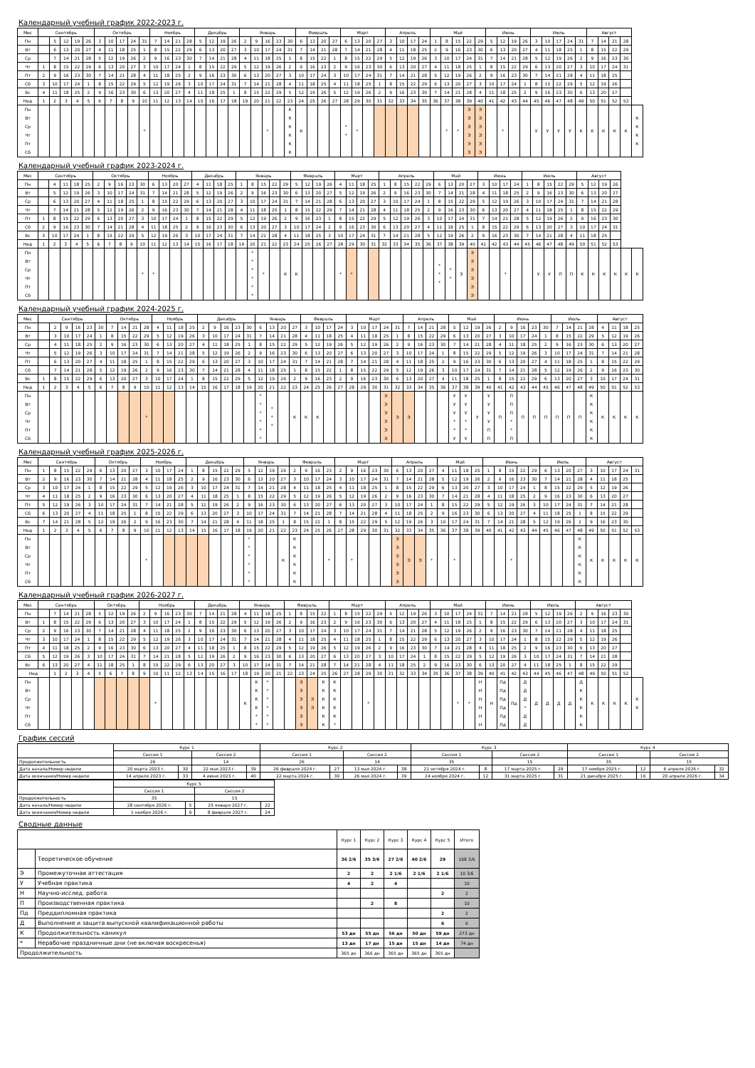Календарный учебный график 2022-2023 г.
| Мес | Сентябрь | | | | | Октябрь | | | | | Ноябрь | | | | Декабрь | | | | Январь | | | | | Февраль | | | | Март | | | | Апрель | | | | Май | | | | | Июнь | | | | Июль | | | | | Август | | | | |
| Пн | | 5 | 12 | 19 | 26 | 3 | 10 | 17 | 24 | 31 | 7 | 14 | 21 | 28 | 5 | 12 | 19 | 26 | 2 | 9 | 16 | 23 | 30 | 6 | 13 | 20 | 27 | 6 | 13 | 20 | 27 | 3 | 10 | 17 | 24 | 1 | 8 | 15 | 22 | 29 | 5 | 12 | 19 | 26 | 3 | 10 | 17 | 24 | 31 | 7 | 14 | 21 | 28 | |
| Вт | | 6 | 13 | 20 | 27 | 4 | 11 | 18 | 25 | 1 | 8 | 15 | 22 | 29 | 6 | 13 | 20 | 27 | 3 | 10 | 17 | 24 | 31 | 7 | 14 | 21 | 28 | 7 | 14 | 21 | 28 | 4 | 11 | 18 | 25 | 2 | 9 | 16 | 23 | 30 | 6 | 13 | 20 | 27 | 4 | 11 | 18 | 25 | 1 | 8 | 15 | 22 | 29 | |
| Ср | | 7 | 14 | 21 | 28 | 5 | 12 | 19 | 26 | 2 | 9 | 16 | 23 | 30 | 7 | 14 | 21 | 28 | 4 | 11 | 18 | 25 | 1 | 8 | 15 | 22 | 1 | 8 | 15 | 22 | 29 | 5 | 12 | 19 | 26 | 3 | 10 | 17 | 24 | 31 | 7 | 14 | 21 | 28 | 5 | 12 | 19 | 26 | 2 | 9 | 16 | 23 | 30 | |
| Чт | 1 | 8 | 15 | 22 | 29 | 6 | 13 | 20 | 27 | 3 | 10 | 17 | 24 | 1 | 8 | 15 | 22 | 29 | 5 | 12 | 19 | 26 | 2 | 9 | 16 | 23 | 2 | 9 | 16 | 23 | 30 | 6 | 13 | 20 | 27 | 4 | 11 | 18 | 25 | 1 | 8 | 15 | 22 | 29 | 6 | 13 | 20 | 27 | 3 | 10 | 17 | 24 | 31 | |
| Пт | 2 | 9 | 16 | 23 | 30 | 7 | 14 | 21 | 28 | 4 | 11 | 18 | 25 | 2 | 9 | 16 | 23 | 30 | 6 | 13 | 20 | 27 | 3 | 10 | 17 | 24 | 3 | 10 | 17 | 24 | 31 | 7 | 14 | 21 | 28 | 5 | 12 | 19 | 26 | 2 | 9 | 16 | 23 | 30 | 7 | 14 | 21 | 28 | 4 | 11 | 18 | 25 | | |
| Сб | 3 | 10 | 17 | 24 | 1 | 8 | 15 | 22 | 29 | 5 | 12 | 19 | 26 | 3 | 10 | 17 | 24 | 31 | 7 | 14 | 21 | 28 | 4 | 11 | 18 | 25 | 4 | 11 | 18 | 25 | 1 | 8 | 15 | 22 | 29 | 6 | 13 | 20 | 27 | 3 | 10 | 17 | 24 | 1 | 8 | 15 | 22 | 29 | 5 | 12 | 19 | 26 | | |
| Вс | 4 | 11 | 18 | 25 | 2 | 9 | 16 | 23 | 30 | 6 | 13 | 20 | 27 | 4 | 11 | 18 | 25 | 1 | 8 | 15 | 22 | 29 | 5 | 12 | 19 | 26 | 5 | 12 | 19 | 26 | 2 | 9 | 16 | 23 | 30 | 7 | 14 | 21 | 28 | 4 | 11 | 18 | 25 | 2 | 9 | 16 | 23 | 30 | 6 | 13 | 20 | 27 | | |
| Нед | 1 | 2 | 3 | 4 | 5 | 6 | 7 | 8 | 9 | 10 | 11 | 12 | 13 | 14 | 15 | 16 | 17 | 18 | 19 | 20 | 21 | 22 | 23 | 24 | 25 | 26 | 27 | 28 | 29 | 30 | 31 | 32 | 33 | 34 | 35 | 36 | 37 | 38 | 39 | 40 | 41 | 42 | 43 | 44 | 45 | 46 | 47 | 48 | 49 | 50 | 51 | 52 | 53 | |
| Пн Вт Ср Чт Пт Сб | | | | | | | | | | * | | | | | | | | | | | * | | К К К К К К | К | | | | * * | * | | | | | | | | * | * | Э Э Э Э Э Э | Э Э Э Э Э Э | | * | | | У | У | У | У | К | К | К | К | К | К К К К |
Календарный учебный график 2023-2024 г.
| Мес | Сентябрь | | | | | Октябрь | | | | | Ноябрь | | | | Декабрь | | | | Январь | | | | | Февраль | | | | Март | | | | Апрель | | | | | Май | | | | Июнь | | | | Июль | | | | | Август | | | | | |
| Пн | | 4 | 11 | 18 | 25 | 2 | 9 | 16 | 23 | 30 | 6 | 13 | 20 | 27 | 4 | 11 | 18 | 25 | 1 | 8 | 15 | 22 | 29 | 5 | 12 | 19 | 26 | 4 | 11 | 18 | 25 | 1 | 8 | 15 | 22 | 29 | 6 | 13 | 20 | 27 | 3 | 10 | 17 | 24 | 1 | 8 | 15 | 22 | 29 | 5 | 12 | 19 | 26 | | |
| Вт | | 5 | 12 | 19 | 26 | 3 | 10 | 17 | 24 | 31 | 7 | 14 | 21 | 28 | 5 | 12 | 19 | 26 | 2 | 9 | 16 | 23 | 30 | 6 | 13 | 20 | 27 | 5 | 12 | 19 | 26 | 2 | 9 | 16 | 23 | 30 | 7 | 14 | 21 | 28 | 4 | 11 | 18 | 25 | 2 | 9 | 16 | 23 | 30 | 6 | 13 | 20 | 27 | | |
| Ср | | 6 | 13 | 20 | 27 | 4 | 11 | 18 | 25 | 1 | 8 | 15 | 22 | 29 | 6 | 13 | 20 | 27 | 3 | 10 | 17 | 24 | 31 | 7 | 14 | 21 | 28 | 6 | 13 | 20 | 27 | 3 | 10 | 17 | 24 | 1 | 8 | 15 | 22 | 29 | 5 | 12 | 19 | 26 | 3 | 10 | 17 | 24 | 31 | 7 | 14 | 21 | 28 | | |
| Чт | | 7 | 14 | 21 | 28 | 5 | 12 | 19 | 26 | 2 | 9 | 16 | 23 | 30 | 7 | 14 | 21 | 28 | 4 | 11 | 18 | 25 | 1 | 8 | 15 | 22 | 29 | 7 | 14 | 21 | 28 | 4 | 11 | 18 | 25 | 2 | 9 | 16 | 23 | 30 | 6 | 13 | 20 | 27 | 4 | 11 | 18 | 25 | 1 | 8 | 15 | 22 | 29 | | |
| Пт | 1 | 8 | 15 | 22 | 29 | 6 | 13 | 20 | 27 | 3 | 10 | 17 | 24 | 1 | 8 | 15 | 22 | 29 | 5 | 12 | 19 | 26 | 2 | 9 | 16 | 23 | 1 | 8 | 15 | 22 | 29 | 5 | 12 | 19 | 26 | 3 | 10 | 17 | 24 | 31 | 7 | 14 | 21 | 28 | 5 | 12 | 19 | 26 | 2 | 9 | 16 | 23 | 30 | | |
| Сб | 2 | 9 | 16 | 23 | 30 | 7 | 14 | 21 | 28 | 4 | 11 | 18 | 25 | 2 | 9 | 16 | 23 | 30 | 6 | 13 | 20 | 27 | 3 | 10 | 17 | 24 | 2 | 9 | 16 | 23 | 30 | 6 | 13 | 20 | 27 | 4 | 11 | 18 | 25 | 1 | 8 | 15 | 22 | 29 | 6 | 13 | 20 | 27 | 3 | 10 | 17 | 24 | 31 | | |
| Вс | 3 | 10 | 17 | 24 | 1 | 8 | 15 | 22 | 29 | 5 | 12 | 19 | 26 | 3 | 10 | 17 | 24 | 31 | 7 | 14 | 21 | 28 | 4 | 11 | 18 | 25 | 3 | 10 | 17 | 24 | 31 | 7 | 14 | 21 | 28 | 5 | 12 | 19 | 26 | 2 | 9 | 16 | 23 | 30 | 7 | 14 | 21 | 28 | 4 | 11 | 18 | 25 | | | |
| Нед | 1 | 2 | 3 | 4 | 5 | 6 | 7 | 8 | 9 | 10 | 11 | 12 | 13 | 14 | 15 | 16 | 17 | 18 | 19 | 20 | 21 | 22 | 23 | 24 | 25 | 26 | 27 | 28 | 29 | 30 | 31 | 32 | 33 | 34 | 35 | 36 | 37 | 38 | 39 | 40 | 41 | 42 | 43 | 44 | 45 | 46 | 47 | 48 | 49 | 50 | 51 | 52 | 53 | | |
| Пн Вт Ср Чт Пт Сб | | | | | | | | | | * | * | | | | | | | | | * * * * * * | * | | К | К | | | | * | * | | | | | | | | * * * | * * | Э | Э Э Э Э Э Э | | | * | | | У | У | П | П | К | К | К | К | К | К |
Календарный учебный график 2024-2025 г.
| Мес | Сентябрь | | | | | | Октябрь | | | | Ноябрь | | | | Декабрь | | | | | Январь | | | | Февраль | | | | Март | | | | | Апрель | | | | Май | | | | Июнь | | | | | Июль | | | | Август | | | |
| Пн | | 2 | 9 | 16 | 23 | 30 | 7 | 14 | 21 | 28 | 4 | 11 | 18 | 25 | 2 | 9 | 16 | 23 | 30 | 6 | 13 | 20 | 27 | 3 | 10 | 17 | 24 | 3 | 10 | 17 | 24 | 31 | 7 | 14 | 21 | 28 | 5 | 12 | 19 | 26 | 2 | 9 | 16 | 23 | 30 | 7 | 14 | 21 | 28 | 4 | 11 | 18 | 25 |
| Вт | | 3 | 10 | 17 | 24 | 1 | 8 | 15 | 22 | 29 | 5 | 12 | 19 | 26 | 3 | 10 | 17 | 24 | 31 | 7 | 14 | 21 | 28 | 4 | 11 | 18 | 25 | 4 | 11 | 18 | 25 | 1 | 8 | 15 | 22 | 29 | 6 | 13 | 20 | 27 | 3 | 10 | 17 | 24 | 1 | 8 | 15 | 22 | 29 | 5 | 12 | 19 | 26 |
| Ср | | 4 | 11 | 18 | 25 | 2 | 9 | 16 | 23 | 30 | 6 | 13 | 20 | 27 | 4 | 11 | 18 | 25 | 1 | 8 | 15 | 22 | 29 | 5 | 12 | 19 | 26 | 5 | 12 | 19 | 26 | 2 | 9 | 16 | 23 | 30 | 7 | 14 | 21 | 28 | 4 | 11 | 18 | 25 | 2 | 9 | 16 | 23 | 30 | 6 | 13 | 20 | 27 |
| Чт | | 5 | 12 | 19 | 26 | 3 | 10 | 17 | 24 | 31 | 7 | 14 | 21 | 28 | 5 | 12 | 19 | 26 | 2 | 9 | 16 | 23 | 30 | 6 | 13 | 20 | 27 | 6 | 13 | 20 | 27 | 3 | 10 | 17 | 24 | 1 | 8 | 15 | 22 | 29 | 5 | 12 | 19 | 26 | 3 | 10 | 17 | 24 | 31 | 7 | 14 | 21 | 28 |
| Пт | | 6 | 13 | 20 | 27 | 4 | 11 | 18 | 25 | 1 | 8 | 15 | 22 | 29 | 6 | 13 | 20 | 27 | 3 | 10 | 17 | 24 | 31 | 7 | 14 | 21 | 28 | 7 | 14 | 21 | 28 | 4 | 11 | 18 | 25 | 2 | 9 | 16 | 23 | 30 | 6 | 13 | 20 | 27 | 4 | 11 | 18 | 25 | 1 | 8 | 15 | 22 | 29 |
| Сб | | 7 | 14 | 21 | 28 | 5 | 12 | 19 | 26 | 2 | 9 | 16 | 23 | 30 | 7 | 14 | 21 | 28 | 4 | 11 | 18 | 25 | 1 | 8 | 15 | 22 | 1 | 8 | 15 | 22 | 29 | 5 | 12 | 19 | 26 | 3 | 10 | 17 | 24 | 31 | 7 | 14 | 21 | 28 | 5 | 12 | 19 | 26 | 2 | 9 | 16 | 23 | 30 |
| Вс | 1 | 8 | 15 | 22 | 29 | 6 | 13 | 20 | 27 | 3 | 10 | 17 | 24 | 1 | 8 | 15 | 22 | 29 | 5 | 12 | 19 | 26 | 2 | 9 | 16 | 23 | 2 | 9 | 16 | 23 | 30 | 6 | 13 | 20 | 27 | 4 | 11 | 18 | 25 | 1 | 8 | 15 | 22 | 29 | 6 | 13 | 20 | 27 | 3 | 10 | 17 | 24 | 31 |
| Нед | 1 | 2 | 3 | 4 | 5 | 6 | 7 | 8 | 9 | 10 | 11 | 12 | 13 | 14 | 15 | 16 | 17 | 18 | 19 | 20 | 21 | 22 | 23 | 24 | 25 | 26 | 27 | 28 | 29 | 30 | 31 | 32 | 33 | 34 | 35 | 36 | 37 | 38 | 39 | 40 | 41 | 42 | 43 | 44 | 45 | 46 | 47 | 48 | 49 | 50 | 51 | 52 | 53 |
| Пн Вт Ср Чт Пт Сб | | | | | | | | | | * | | | | | | | | | | * * * * * * | * * * | | К | К | К | | | | | | Э Э Э Э Э Э | Э | Э | | | | У У У * * У | У У У * * У | У | У У У У П П | П | П П П * * П | П | П | П | П | П | П | К К К К К К | К | К | К | К |
Календарный учебный график 2025-2026 г.
| Мес | Сентябрь | | | | | Октябрь | | | | Ноябрь | | | | Декабрь | | | | | Январь | | | | Февраль | | | | Март | | | | | Апрель | | | | Май | | | | Июнь | | | | | Июль | | | | Август | | | | |
| Пн | 1 | 8 | 15 | 22 | 29 | 6 | 13 | 20 | 27 | 3 | 10 | 17 | 24 | 1 | 8 | 15 | 22 | 29 | 5 | 12 | 19 | 26 | 2 | 9 | 16 | 23 | 2 | 9 | 16 | 23 | 30 | 6 | 13 | 20 | 27 | 4 | 11 | 18 | 25 | 1 | 8 | 15 | 22 | 29 | 6 | 13 | 20 | 27 | 3 | 10 | 17 | 24 | 31 |
| Вт | 2 | 9 | 16 | 23 | 30 | 7 | 14 | 21 | 28 | 4 | 11 | 18 | 25 | 2 | 9 | 16 | 23 | 30 | 6 | 13 | 20 | 27 | 3 | 10 | 17 | 24 | 3 | 10 | 17 | 24 | 31 | 7 | 14 | 21 | 28 | 5 | 12 | 19 | 26 | 2 | 9 | 16 | 23 | 30 | 7 | 14 | 21 | 28 | 4 | 11 | 18 | 25 | |
| Ср | 3 | 10 | 17 | 24 | 1 | 8 | 15 | 22 | 29 | 5 | 12 | 19 | 26 | 3 | 10 | 17 | 24 | 31 | 7 | 14 | 21 | 28 | 4 | 11 | 18 | 25 | 4 | 11 | 18 | 25 | 1 | 8 | 15 | 22 | 29 | 6 | 13 | 20 | 27 | 3 | 10 | 17 | 24 | 1 | 8 | 15 | 22 | 29 | 5 | 12 | 19 | 26 | |
| Чт | 4 | 11 | 18 | 25 | 2 | 9 | 16 | 23 | 30 | 6 | 13 | 20 | 27 | 4 | 11 | 18 | 25 | 1 | 8 | 15 | 22 | 29 | 5 | 12 | 19 | 26 | 5 | 12 | 19 | 26 | 2 | 9 | 16 | 23 | 30 | 7 | 14 | 21 | 28 | 4 | 11 | 18 | 25 | 2 | 9 | 16 | 23 | 30 | 6 | 13 | 20 | 27 | |
| Пт | 5 | 12 | 19 | 26 | 3 | 10 | 17 | 24 | 31 | 7 | 14 | 21 | 28 | 5 | 12 | 19 | 26 | 2 | 9 | 16 | 23 | 30 | 6 | 13 | 20 | 27 | 6 | 13 | 20 | 27 | 3 | 10 | 17 | 24 | 1 | 8 | 15 | 22 | 29 | 5 | 12 | 19 | 26 | 3 | 10 | 17 | 24 | 31 | 7 | 14 | 21 | 28 | |
| Сб | 6 | 13 | 20 | 27 | 4 | 11 | 18 | 25 | 1 | 8 | 15 | 22 | 29 | 6 | 13 | 20 | 27 | 3 | 10 | 17 | 24 | 31 | 7 | 14 | 21 | 28 | 7 | 14 | 21 | 28 | 4 | 11 | 18 | 25 | 2 | 9 | 16 | 23 | 30 | 6 | 13 | 20 | 27 | 4 | 11 | 18 | 25 | 1 | 8 | 15 | 22 | 29 | |
| Вс | 7 | 14 | 21 | 28 | 5 | 12 | 19 | 26 | 2 | 9 | 16 | 23 | 30 | 7 | 14 | 21 | 28 | 4 | 11 | 18 | 25 | 1 | 8 | 15 | 22 | 1 | 8 | 15 | 22 | 29 | 5 | 12 | 19 | 26 | 3 | 10 | 17 | 24 | 31 | 7 | 14 | 21 | 28 | 5 | 12 | 19 | 26 | 2 | 9 | 16 | 23 | 30 | |
| Нед | 1 | 2 | 3 | 4 | 5 | 6 | 7 | 8 | 9 | 10 | 11 | 12 | 13 | 14 | 15 | 16 | 17 | 18 | 19 | 20 | 21 | 22 | 23 | 24 | 25 | 26 | 27 | 28 | 29 | 30 | 31 | 32 | 33 | 34 | 35 | 36 | 37 | 38 | 39 | 40 | 41 | 42 | 43 | 44 | 45 | 46 | 47 | 48 | 49 | 50 | 51 | 52 | 53 |
| Пн Вт Ср Чт Пт Сб | | | | | | | | | | * | | | | | | | | | * * * * * * | | | К | К К К К К К | | | * | | * | | | | Э Э Э Э Э Э | Э | Э | * | | * | | | | | * | | | | | | К К К К К К | К | К | К | К | К |
Календарный учебный график 2026-2027 г.
| Мес | Сентябрь | | | | | Октябрь | | | | Ноябрь | | | | | Декабрь | | | | Январь | | | | Февраль | | | | Март | | | | | Апрель | | | | Май | | | | | Июнь | | | | Июль | | | | Август | | | | | |
| Пн | | 7 | 14 | 21 | 28 | 5 | 12 | 19 | 26 | 2 | 9 | 16 | 23 | 30 | 7 | 14 | 21 | 28 | 4 | 11 | 18 | 25 | 1 | 8 | 15 | 22 | 1 | 8 | 15 | 22 | 29 | 5 | 12 | 19 | 26 | 3 | 10 | 17 | 24 | 31 | 7 | 14 | 21 | 28 | 5 | 12 | 19 | 26 | 2 | 9 | 16 | 23 | 30 | |
| Вт | 1 | 8 | 15 | 22 | 29 | 6 | 13 | 20 | 27 | 3 | 10 | 17 | 24 | 1 | 8 | 15 | 22 | 29 | 5 | 12 | 19 | 26 | 2 | 9 | 16 | 23 | 2 | 9 | 16 | 23 | 30 | 6 | 13 | 20 | 27 | 4 | 11 | 18 | 25 | 1 | 8 | 15 | 22 | 29 | 6 | 13 | 20 | 27 | 3 | 10 | 17 | 24 | 31 | |
| Ср | 2 | 9 | 16 | 23 | 30 | 7 | 14 | 21 | 28 | 4 | 11 | 18 | 25 | 2 | 9 | 16 | 23 | 30 | 6 | 13 | 20 | 27 | 3 | 10 | 17 | 24 | 3 | 10 | 17 | 24 | 31 | 7 | 14 | 21 | 28 | 5 | 12 | 19 | 26 | 2 | 9 | 16 | 23 | 30 | 7 | 14 | 21 | 28 | 4 | 11 | 18 | 25 | | |
| Чт | 3 | 10 | 17 | 24 | 1 | 8 | 15 | 22 | 29 | 5 | 12 | 19 | 26 | 3 | 10 | 17 | 24 | 31 | 7 | 14 | 21 | 28 | 4 | 11 | 18 | 25 | 4 | 11 | 18 | 25 | 1 | 8 | 15 | 22 | 29 | 6 | 13 | 20 | 27 | 3 | 10 | 17 | 24 | 1 | 8 | 15 | 22 | 29 | 5 | 12 | 19 | 26 | | |
| Пт | 4 | 11 | 18 | 25 | 2 | 9 | 16 | 23 | 30 | 6 | 13 | 20 | 27 | 4 | 11 | 18 | 25 | 1 | 8 | 15 | 22 | 29 | 5 | 12 | 19 | 26 | 5 | 12 | 19 | 26 | 2 | 9 | 16 | 23 | 30 | 7 | 14 | 21 | 28 | 4 | 11 | 18 | 25 | 2 | 9 | 16 | 23 | 30 | 6 | 13 | 20 | 27 | | |
| Сб | 5 | 12 | 19 | 26 | 3 | 10 | 17 | 24 | 31 | 7 | 14 | 21 | 28 | 5 | 12 | 19 | 26 | 2 | 9 | 16 | 23 | 30 | 6 | 13 | 20 | 27 | 6 | 13 | 20 | 27 | 3 | 10 | 17 | 24 | 1 | 8 | 15 | 22 | 29 | 5 | 12 | 19 | 26 | 3 | 10 | 17 | 24 | 31 | 7 | 14 | 21 | 28 | | |
| Вс | 6 | 13 | 20 | 27 | 4 | 11 | 18 | 25 | 1 | 8 | 15 | 22 | 29 | 6 | 13 | 20 | 27 | 3 | 10 | 17 | 24 | 31 | 7 | 14 | 21 | 28 | 7 | 14 | 21 | 28 | 4 | 11 | 18 | 25 | 2 | 9 | 16 | 23 | 30 | 6 | 13 | 20 | 27 | 4 | 11 | 18 | 25 | 1 | 8 | 15 | 22 | 29 | | |
| Нед | | 1 | 2 | 3 | 4 | 5 | 6 | 7 | 8 | 9 | 10 | 11 | 12 | 13 | 14 | 15 | 16 | 17 | 18 | 19 | 20 | 21 | 22 | 23 | 24 | 25 | 26 | 27 | 28 | 29 | 30 | 31 | 32 | 33 | 34 | 35 | 36 | 37 | 38 | 39 | 40 | 41 | 42 | 43 | 44 | 45 | 46 | 47 | 48 | 49 | 50 | 51 | 52 | |
| Пн Вт Ср Чт Пт Сб | | | | | | | | | | | * | | | | | | | | К | К К К К * * | * * * * * * | | | Э Э Э Э Э Э | Э Э | К К К К К К | К К К К К * | | | * | | | | | | | | * | * | Н Н Н Н Н Н | Н | Пд Пд Пд Пд Пд Пд | Пд | Д Д Д * Д Д | Д | Д | Д | Д | Д К К К К К | К | К | К | К | К К |
График сессий
| | Курс 1 | | | | Курс 2 | | | | Курс 3 | | | | Курс 4 | | | |
| | Сессия 1 | | Сессия 2 | | Сессия 1 | | Сессия 2 | | Сессия 1 | | Сессия 2 | | Сессия 1 | | Сессия 2 | |
| Продолжительность | 26 | | 14 | | 26 | | 14 | | 35 | | 15 | | 35 | | 15 | |
| Дата начала/Номер недели | 20 марта 2023 г. | 30 | 22 мая 2023 г. | 39 | 26 февраля 2024 г. | 27 | 13 мая 2024 г. | 38 | 21 октября 2024 г. | 8 | 17 марта 2025 г. | 29 | 17 ноября 2025 г. | 12 | 6 апреля 2026 г. | 32 |
| Дата окончания/Номер недели | 14 апреля 2023 г. | 33 | 4 июня 2023 г. | 40 | 22 марта 2024 г. | 30 | 26 мая 2024 г. | 39 | 24 ноября 2024 г. | 12 | 31 марта 2025 г. | 31 | 21 декабря 2025 г. | 16 | 20 апреля 2026 г. | 34 |
| | Курс 5 | | | |
| | Сессия 1 | | Сессия 2 | |
| Продолжительность | 35 | | 15 | |
| Дата начала/Номер недели | 28 сентября 2026 г. | 5 | 25 января 2027 г. | 22 |
| Дата окончания/Номер недели | 1 ноября 2026 г. | 9 | 8 февраля 2027 г. | 24 |
Сводные данные
| | | Курс 1 | Курс 2 | Курс 3 | Курс 4 | Курс 5 | Итого |
| | Теоретическое обучение | 36 2/6 | 35 3/6 | 27 2/6 | 40 2/6 | 29 | 168 3/6 |
| Э | Промежуточная аттестация | 2 | 2 | 2 1/6 | 2 1/6 | 2 1/6 | 10 3/6 |
| У | Учебная практика | 4 | 2 | 4 | | | 10 |
| Н | Научно-исслед. работа | | | | | 2 | 2 |
| П | Производственная практика | | 2 | 8 | | | 10 |
| Пд | Преддипломная практика | | | | | 2 | 2 |
| Д | Выполнение и защита выпускной квалификационной работы | | | | | 6 | 6 |
| К | Продолжительность каникул | 53 дн | 55 дн | 56 дн | 50 дн | 59 дн | 273 дн |
| * | Нерабочие праздничные дни (не включая воскресенья) | 13 дн | 17 дн | 15 дн | 15 дн | 14 дн | 74 дн |
| Продолжительность | | 365 дн | 366 дн | 365 дн | 365 дн | 365 дн | |